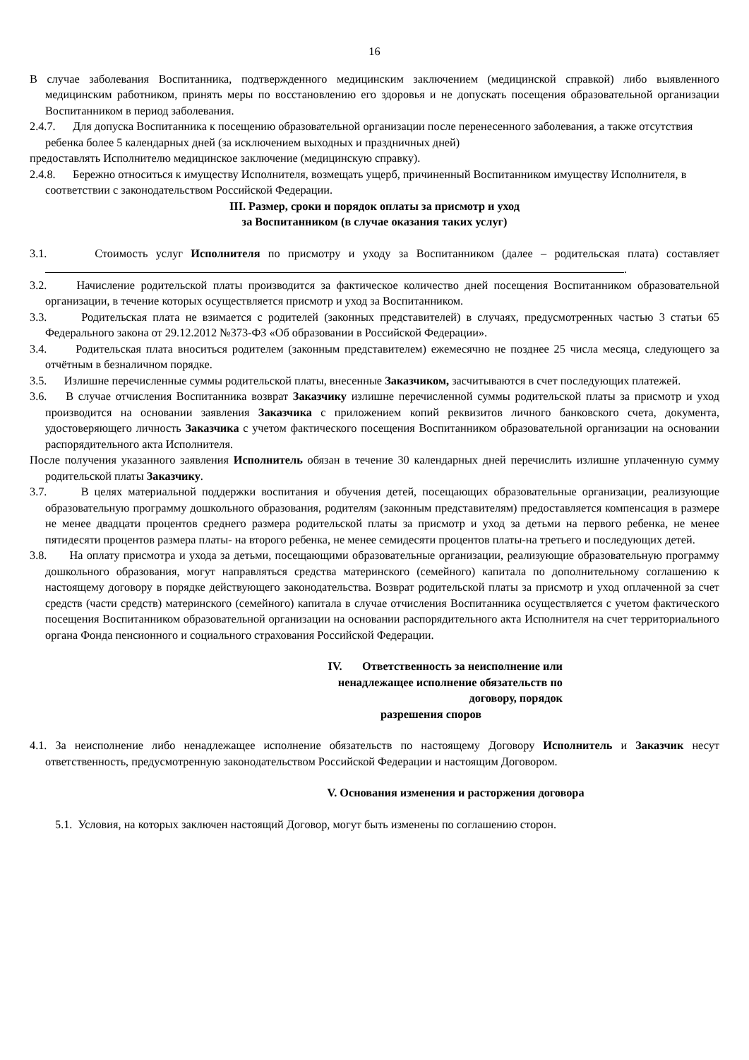16
В случае заболевания Воспитанника, подтвержденного медицинским заключением (медицинской справкой) либо выявленного медицинским работником, принять меры по восстановлению его здоровья и не допускать посещения образовательной организации Воспитанником в период заболевания.
2.4.7. Для допуска Воспитанника к посещению образовательной организации после перенесенного заболевания, а также отсутствия ребенка более 5 календарных дней (за исключением выходных и праздничных дней)
предоставлять Исполнителю медицинское заключение (медицинскую справку).
2.4.8. Бережно относиться к имуществу Исполнителя, возмещать ущерб, причиненный Воспитанником имуществу Исполнителя, в соответствии с законодательством Российской Федерации.
III. Размер, сроки и порядок оплаты за присмотр и уход
за Воспитанником (в случае оказания таких услуг)
3.1. Стоимость услуг Исполнителя по присмотру и уходу за Воспитанником (далее – родительская плата) составляет .
3.2. Начисление родительской платы производится за фактическое количество дней посещения Воспитанником образовательной организации, в течение которых осуществляется присмотр и уход за Воспитанником.
3.3. Родительская плата не взимается с родителей (законных представителей) в случаях, предусмотренных частью 3 статьи 65 Федерального закона от 29.12.2012 №373-ФЗ «Об образовании в Российской Федерации».
3.4. Родительская плата вноситься родителем (законным представителем) ежемесячно не позднее 25 числа месяца, следующего за отчётным в безналичном порядке.
3.5. Излишне перечисленные суммы родительской платы, внесенные Заказчиком, засчитываются в счет последующих платежей.
3.6. В случае отчисления Воспитанника возврат Заказчику излишне перечисленной суммы родительской платы за присмотр и уход производится на основании заявления Заказчика с приложением копий реквизитов личного банковского счета, документа, удостоверяющего личность Заказчика с учетом фактического посещения Воспитанником образовательной организации на основании распорядительного акта Исполнителя.
После получения указанного заявления Исполнитель обязан в течение 30 календарных дней перечислить излишне уплаченную сумму родительской платы Заказчику.
3.7. В целях материальной поддержки воспитания и обучения детей, посещающих образовательные организации, реализующие образовательную программу дошкольного образования, родителям (законным представителям) предоставляется компенсация в размере не менее двадцати процентов среднего размера родительской платы за присмотр и уход за детьми на первого ребенка, не менее пятидесяти процентов размера платы- на второго ребенка, не менее семидесяти процентов платы-на третьего и последующих детей.
3.8. На оплату присмотра и ухода за детьми, посещающими образовательные организации, реализующие образовательную программу дошкольного образования, могут направляться средства материнского (семейного) капитала по дополнительному соглашению к настоящему договору в порядке действующего законодательства. Возврат родительской платы за присмотр и уход оплаченной за счет средств (части средств) материнского (семейного) капитала в случае отчисления Воспитанника осуществляется с учетом фактического посещения Воспитанником образовательной организации на основании распорядительного акта Исполнителя на счет территориального органа Фонда пенсионного и социального страхования Российской Федерации.
IV. Ответственность за неисполнение или
ненадлежащее исполнение обязательств по
договору, порядок
разрешения споров
4.1. За неисполнение либо ненадлежащее исполнение обязательств по настоящему Договору Исполнитель и Заказчик несут ответственность, предусмотренную законодательством Российской Федерации и настоящим Договором.
V. Основания изменения и расторжения договора
5.1. Условия, на которых заключен настоящий Договор, могут быть изменены по соглашению сторон.